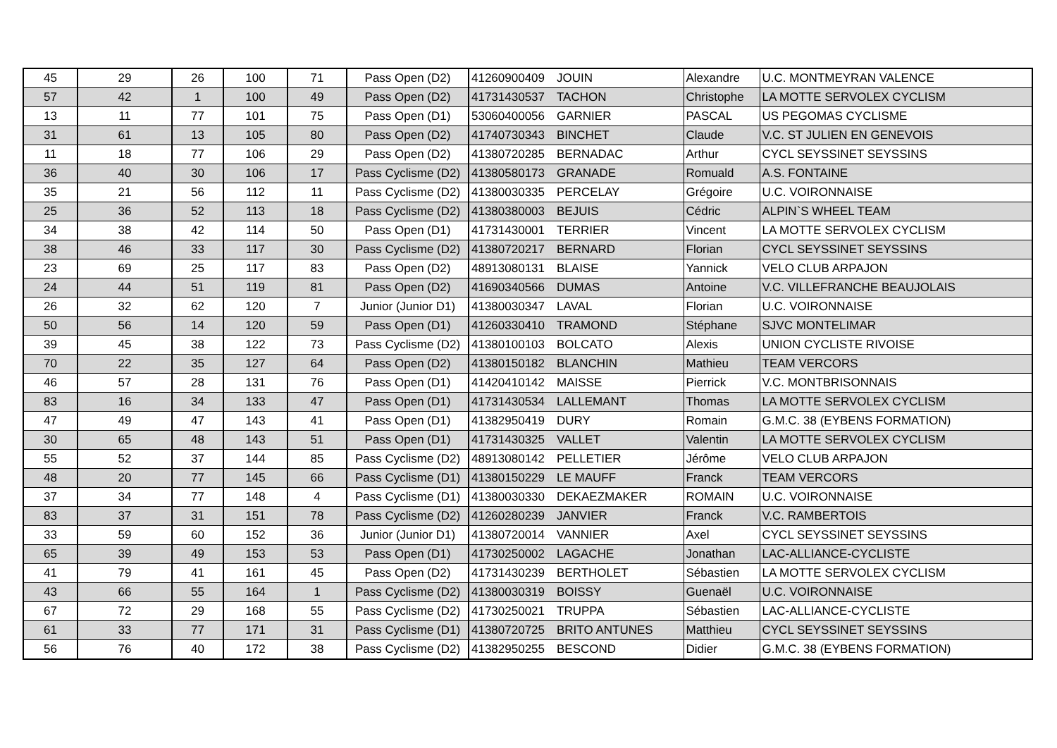| 45 | 29 | 26 | 100 | 71 | Pass Open (D2) | 41260900409 | JOUIN | Alexandre | U.C. MONTMEYRAN VALENCE |
| 57 | 42 | 1 | 100 | 49 | Pass Open (D2) | 41731430537 | TACHON | Christophe | LA MOTTE SERVOLEX CYCLISM |
| 13 | 11 | 77 | 101 | 75 | Pass Open (D1) | 53060400056 | GARNIER | PASCAL | US PEGOMAS CYCLISME |
| 31 | 61 | 13 | 105 | 80 | Pass Open (D2) | 41740730343 | BINCHET | Claude | V.C. ST JULIEN EN GENEVOIS |
| 11 | 18 | 77 | 106 | 29 | Pass Open (D2) | 41380720285 | BERNADAC | Arthur | CYCL SEYSSINET SEYSSINS |
| 36 | 40 | 30 | 106 | 17 | Pass Cyclisme (D2) | 41380580173 | GRANADE | Romuald | A.S. FONTAINE |
| 35 | 21 | 56 | 112 | 11 | Pass Cyclisme (D2) | 41380030335 | PERCELAY | Grégoire | U.C. VOIRONNAISE |
| 25 | 36 | 52 | 113 | 18 | Pass Cyclisme (D2) | 41380380003 | BEJUIS | Cédric | ALPIN`S WHEEL TEAM |
| 34 | 38 | 42 | 114 | 50 | Pass Open (D1) | 41731430001 | TERRIER | Vincent | LA MOTTE SERVOLEX CYCLISM |
| 38 | 46 | 33 | 117 | 30 | Pass Cyclisme (D2) | 41380720217 | BERNARD | Florian | CYCL SEYSSINET SEYSSINS |
| 23 | 69 | 25 | 117 | 83 | Pass Open (D2) | 48913080131 | BLAISE | Yannick | VELO CLUB ARPAJON |
| 24 | 44 | 51 | 119 | 81 | Pass Open (D2) | 41690340566 | DUMAS | Antoine | V.C. VILLEFRANCHE BEAUJOLAIS |
| 26 | 32 | 62 | 120 | 7 | Junior (Junior D1) | 41380030347 | LAVAL | Florian | U.C. VOIRONNAISE |
| 50 | 56 | 14 | 120 | 59 | Pass Open (D1) | 41260330410 | TRAMOND | Stéphane | SJVC MONTELIMAR |
| 39 | 45 | 38 | 122 | 73 | Pass Cyclisme (D2) | 41380100103 | BOLCATO | Alexis | UNION CYCLISTE RIVOISE |
| 70 | 22 | 35 | 127 | 64 | Pass Open (D2) | 41380150182 | BLANCHIN | Mathieu | TEAM VERCORS |
| 46 | 57 | 28 | 131 | 76 | Pass Open (D1) | 41420410142 | MAISSE | Pierrick | V.C. MONTBRISONNAIS |
| 83 | 16 | 34 | 133 | 47 | Pass Open (D1) | 41731430534 | LALLEMANT | Thomas | LA MOTTE SERVOLEX CYCLISM |
| 47 | 49 | 47 | 143 | 41 | Pass Open (D1) | 41382950419 | DURY | Romain | G.M.C. 38 (EYBENS FORMATION) |
| 30 | 65 | 48 | 143 | 51 | Pass Open (D1) | 41731430325 | VALLET | Valentin | LA MOTTE SERVOLEX CYCLISM |
| 55 | 52 | 37 | 144 | 85 | Pass Cyclisme (D2) | 48913080142 | PELLETIER | Jérôme | VELO CLUB ARPAJON |
| 48 | 20 | 77 | 145 | 66 | Pass Cyclisme (D1) | 41380150229 | LE MAUFF | Franck | TEAM VERCORS |
| 37 | 34 | 77 | 148 | 4 | Pass Cyclisme (D1) | 41380030330 | DEKAEZMAKER | ROMAIN | U.C. VOIRONNAISE |
| 83 | 37 | 31 | 151 | 78 | Pass Cyclisme (D2) | 41260280239 | JANVIER | Franck | V.C. RAMBERTOIS |
| 33 | 59 | 60 | 152 | 36 | Junior (Junior D1) | 41380720014 | VANNIER | Axel | CYCL SEYSSINET SEYSSINS |
| 65 | 39 | 49 | 153 | 53 | Pass Open (D1) | 41730250002 | LAGACHE | Jonathan | LAC-ALLIANCE-CYCLISTE |
| 41 | 79 | 41 | 161 | 45 | Pass Open (D2) | 41731430239 | BERTHOLET | Sébastien | LA MOTTE SERVOLEX CYCLISM |
| 43 | 66 | 55 | 164 | 1 | Pass Cyclisme (D2) | 41380030319 | BOISSY | Guenaël | U.C. VOIRONNAISE |
| 67 | 72 | 29 | 168 | 55 | Pass Cyclisme (D2) | 41730250021 | TRUPPA | Sébastien | LAC-ALLIANCE-CYCLISTE |
| 61 | 33 | 77 | 171 | 31 | Pass Cyclisme (D1) | 41380720725 | BRITO ANTUNES | Matthieu | CYCL SEYSSINET SEYSSINS |
| 56 | 76 | 40 | 172 | 38 | Pass Cyclisme (D2) | 41382950255 | BESCOND | Didier | G.M.C. 38 (EYBENS FORMATION) |